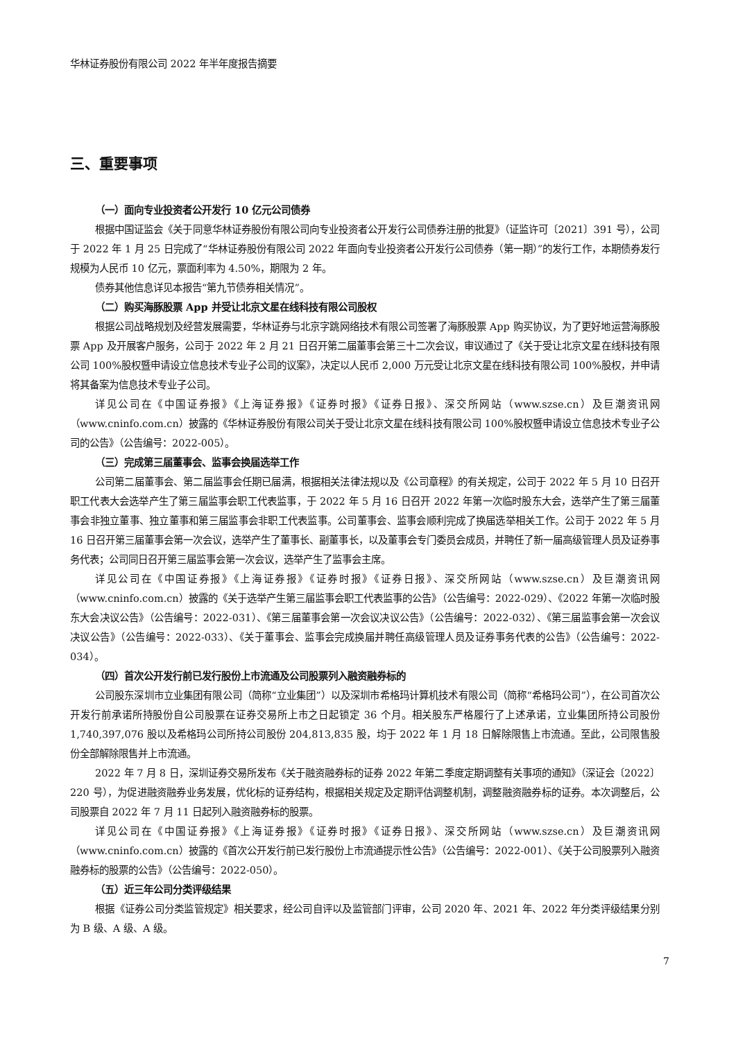华林证券股份有限公司 2022 年半年度报告摘要
三、重要事项
（一）面向专业投资者公开发行 10 亿元公司债券
根据中国证监会《关于同意华林证券股份有限公司向专业投资者公开发行公司债券注册的批复》（证监许可〔2021〕391 号），公司于 2022 年 1 月 25 日完成了“华林证券股份有限公司 2022 年面向专业投资者公开发行公司债券（第一期）”的发行工作，本期债券发行规模为人民币 10 亿元，票面利率为 4.50%，期限为 2 年。
债券其他信息详见本报告“第九节债券相关情况”。
（二）购买海豚股票 App 并受让北京文星在线科技有限公司股权
根据公司战略规划及经营发展需要，华林证券与北京字跳网络技术有限公司签署了海豚股票 App 购买协议，为了更好地运营海豚股票 App 及开展客户服务，公司于 2022 年 2 月 21 日召开第二届董事会第三十二次会议，审议通过了《关于受让北京文星在线科技有限公司 100%股权暨申请设立信息技术专业子公司的议案》，决定以人民币 2,000 万元受让北京文星在线科技有限公司 100%股权，并申请将其备案为信息技术专业子公司。
详见公司在《中国证券报》《上海证券报》《证券时报》《证券日报》、深交所网站（www.szse.cn）及巨潮资讯网（www.cninfo.com.cn）披露的《华林证券股份有限公司关于受让北京文星在线科技有限公司 100%股权暨申请设立信息技术专业子公司的公告》（公告编号：2022-005）。
（三）完成第三届董事会、监事会换届选举工作
公司第二届董事会、第二届监事会任期已届满，根据相关法律法规以及《公司章程》的有关规定，公司于 2022 年 5 月 10 日召开职工代表大会选举产生了第三届监事会职工代表监事，于 2022 年 5 月 16 日召开 2022 年第一次临时股东大会，选举产生了第三届董事会非独立董事、独立董事和第三届监事会非职工代表监事。公司董事会、监事会顺利完成了换届选举相关工作。公司于 2022 年 5 月 16 日召开第三届董事会第一次会议，选举产生了董事长、副董事长，以及董事会专门委员会成员，并聘任了新一届高级管理人员及证券事务代表；公司同日召开第三届监事会第一次会议，选举产生了监事会主席。
详见公司在《中国证券报》《上海证券报》《证券时报》《证券日报》、深交所网站（www.szse.cn）及巨潮资讯网（www.cninfo.com.cn）披露的《关于选举产生第三届监事会职工代表监事的公告》（公告编号：2022-029）、《2022 年第一次临时股东大会决议公告》（公告编号：2022-031）、《第三届董事会第一次会议决议公告》（公告编号：2022-032）、《第三届监事会第一次会议决议公告》（公告编号：2022-033）、《关于董事会、监事会完成换届并聘任高级管理人员及证券事务代表的公告》（公告编号：2022-034）。
（四）首次公开发行前已发行股份上市流通及公司股票列入融资融券标的
公司股东深圳市立业集团有限公司（简称“立业集团”）以及深圳市希格玛计算机技术有限公司（简称“希格玛公司”），在公司首次公开发行前承诺所持股份自公司股票在证券交易所上市之日起锁定 36 个月。相关股东严格履行了上述承诺，立业集团所持公司股份 1,740,397,076 股以及希格玛公司所持公司股份 204,813,835 股，均于 2022 年 1 月 18 日解除限售上市流通。至此，公司限售股份全部解除限售并上市流通。
2022 年 7 月 8 日，深圳证券交易所发布《关于融资融券标的证券 2022 年第二季度定期调整有关事项的通知》（深证会〔2022〕220 号），为促进融资融券业务发展，优化标的证券结构，根据相关规定及定期评估调整机制，调整融资融券标的证券。本次调整后，公司股票自 2022 年 7 月 11 日起列入融资融券标的股票。
详见公司在《中国证券报》《上海证券报》《证券时报》《证券日报》、深交所网站（www.szse.cn）及巨潮资讯网（www.cninfo.com.cn）披露的《首次公开发行前已发行股份上市流通提示性公告》（公告编号：2022-001）、《关于公司股票列入融资融券标的股票的公告》（公告编号：2022-050）。
（五）近三年公司分类评级结果
根据《证券公司分类监管规定》相关要求，经公司自评以及监管部门评审，公司 2020 年、2021 年、2022 年分类评级结果分别为 B 级、A 级、A 级。
7